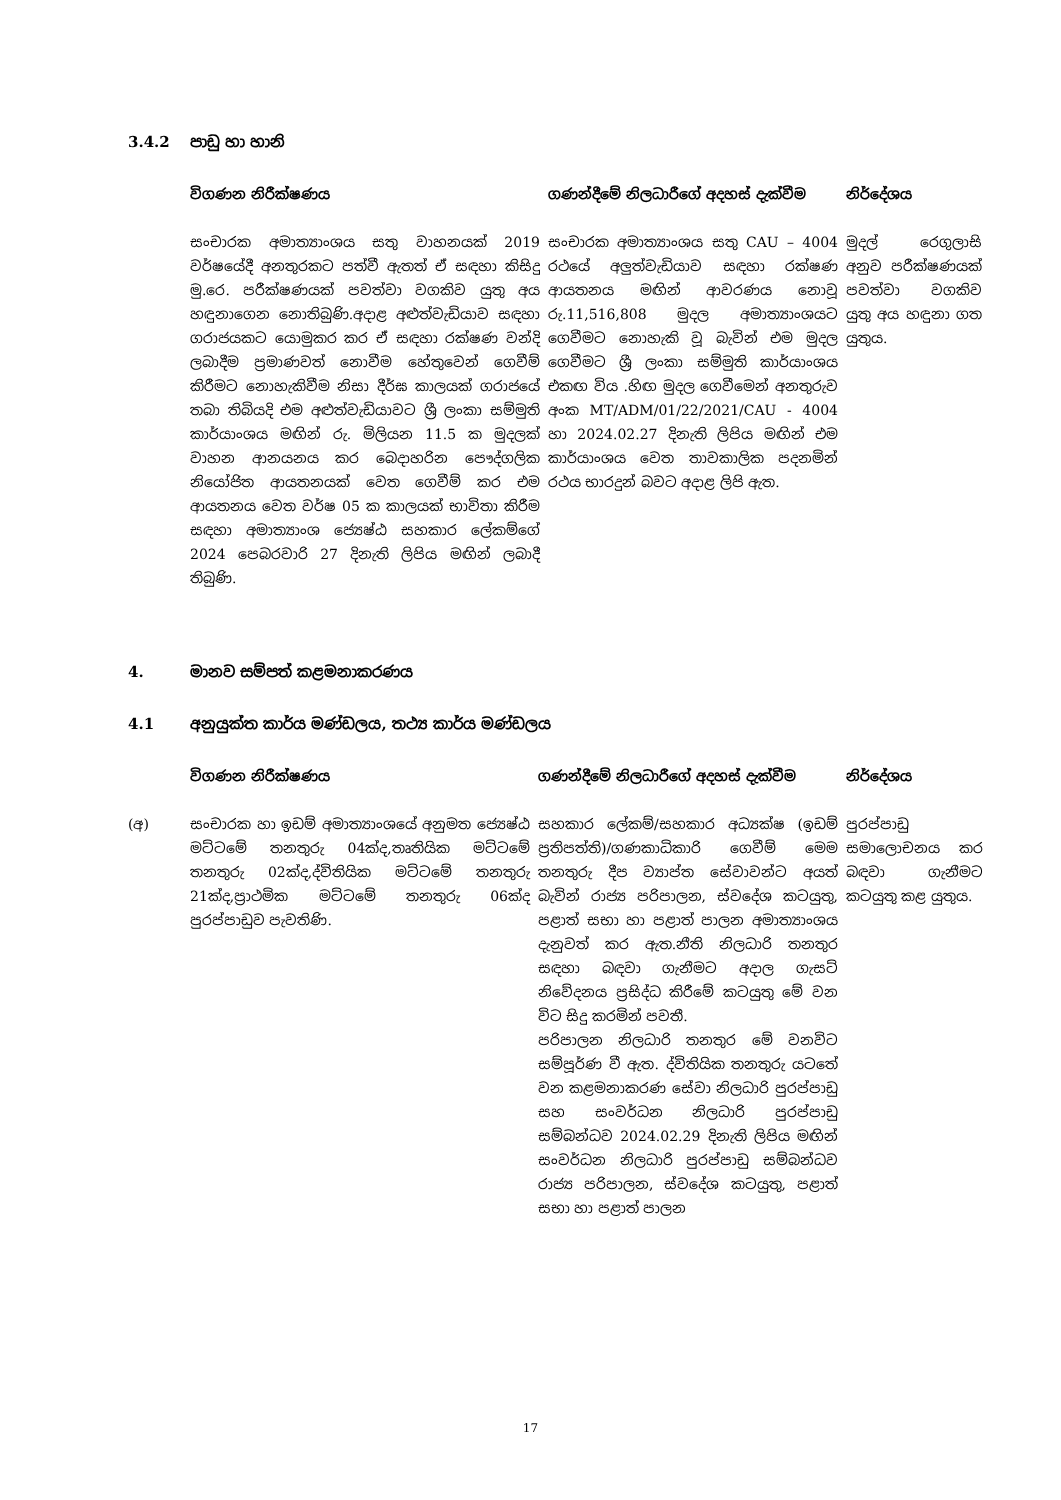3.4.2 පාඩු හා හානි
| විගණන නිරීක්ෂණය | ගණන්දීමේ නිලධාරීගේ අදහස් දැක්වීම | නිර්දේශය |
| --- | --- | --- |
| සංචාරක අමාත්‍යාංශය සතු වාහනයක් 2019 වර්ෂයේදී අනතුරකට පත්වී ඇතත් ඒ සඳහා කිසිදු මු.රෙ. පරීක්ෂණයක් පවත්වා වගකිව යුතු අය හඳුනාගෙන නොතිබුණි.අදාළ අළුත්වැඩියාව සඳහා ගරාජයකට යොමුකර කර ඒ සඳහා රක්ෂණ වන්දි ලබාදීම ප්‍රමාණවත් නොවීම හේතුවෙන් ගෙවීම් කිරීමට නොහැකිවීම නිසා දීර්ඝ කාලයක් ගරාජයේ තබා තිබියදි එම අළුත්වැඩියාවට ශ්‍රී ලංකා සම්මුති කාර්යාංශය මඟින් රු. මිලියන 11.5 ක මුදලක් වාහන ආනයනය කර බෙදාහරින පෞද්ගලික නියෝජිත ආයතනයක් වෙත ගෙවීම් කර එම ආයතනය වෙත වර්ෂ 05 ක කාලයක් භාවිතා කිරීම සඳහා අමාත්‍යාංශ ජ්‍යෙෂ්ඨ සහකාර ලේකම්ගේ 2024 පෙබරවාරි 27 දිනැති ලිපිය මඟින් ලබාදී තිබුණි. | සංචාරක අමාත්‍යාංශය සතු CAU – 4004 රථයේ අලුත්වැඩියාව සඳහා රක්ෂණ ආයතනය මඟින් ආවරණය නොවූ රු.11,516,808 මුදල අමාත්‍යාංශයට ගෙවීමට නොහැකි වූ බැවින් එම මුදල ගෙවීමට ශ්‍රී ලංකා සම්මුති කාර්යාංශය එකඟ විය .හිඟ මුදල ගෙවීමෙන් අනතුරුව අංක MT/ADM/01/22/2021/CAU - 4004 හා 2024.02.27 දිනැති ලිපිය මඟින් එම කාර්යාංශය වෙත තාවකාලික පදනමින් රථය භාරදුන් බවට අදාළ ලිපි ඇත. | මුදල් රෙගුලාසි අනුව පරීක්ෂණයක් පවත්වා වගකිව යුතු අය හඳුනා ගත යුතුය. |
4. මානව සම්පත් කළමනාකරණය
4.1 අනුයුක්ත කාර්ය මණ්ඩලය, තථ්‍ය කාර්ය මණ්ඩලය
| | විගණන නිරීක්ෂණය | ගණන්දීමේ නිලධාරීගේ අදහස් දැක්වීම | නිර්දේශය |
| --- | --- | --- | --- |
| (අ) | සංචාරක හා ඉඩම් අමාත්‍යාංශයේ අනුමත ජ්‍යෙෂ්ඨ මට්ටමේ තනතුරු 04ක්ද,තෘතියික මට්ටමේ තනතුරු 02ක්ද,ද්විතියික මට්ටමේ තනතුරු 21ක්ද,ප්‍රාථමික මට්ටමේ තනතුරු 06ක්ද පුරප්පාඩුව පැවතිණි. | සහකාර ලේකම්/සහකාර අධ්‍යක්ෂ (ඉඩම් ප්‍රතිපත්ති)/ගණකාධිකාරි ගෙවීම් මෙම තනතුරු දීප ව්‍යාප්ත සේවාවන්ට අයත් බැවින් රාජ්‍ය පරිපාලන, ස්වදේශ කටයුතු, පළාත් සභා හා පළාත් පාලන අමාත්‍යාංශය දැනුවත් කර ඇත.නීති නිලධාරි තනතුර සඳහා බඳවා ගැනීමට අදාල ගැසට් නිවේදනය ප්‍රසිද්ධ කිරීමේ කටයුතු මේ වන විට සිදු කරමින් පවතී. පරිපාලන නිලධාරි තනතුර මේ වනවිට සම්පූර්ණ වී ඇත. ද්විතියික තනතුරු යටතේ වන කළමනාකරණ සේවා නිලධාරි පුරප්පාඩු සහ සංවර්ධන නිලධාරි පුරප්පාඩු සම්බන්ධව 2024.02.29 දිනැති ලිපිය මඟින් සංවර්ධන නිලධාරි පුරප්පාඩු සම්බන්ධව රාජ්‍ය පරිපාලන, ස්වදේශ කටයුතු, පළාත් සභා හා පළාත් පාලන | පුරප්පාඩු සමාලොචනය කර බඳවා ගැනීමට කටයුතු කළ යුතුය. |
17